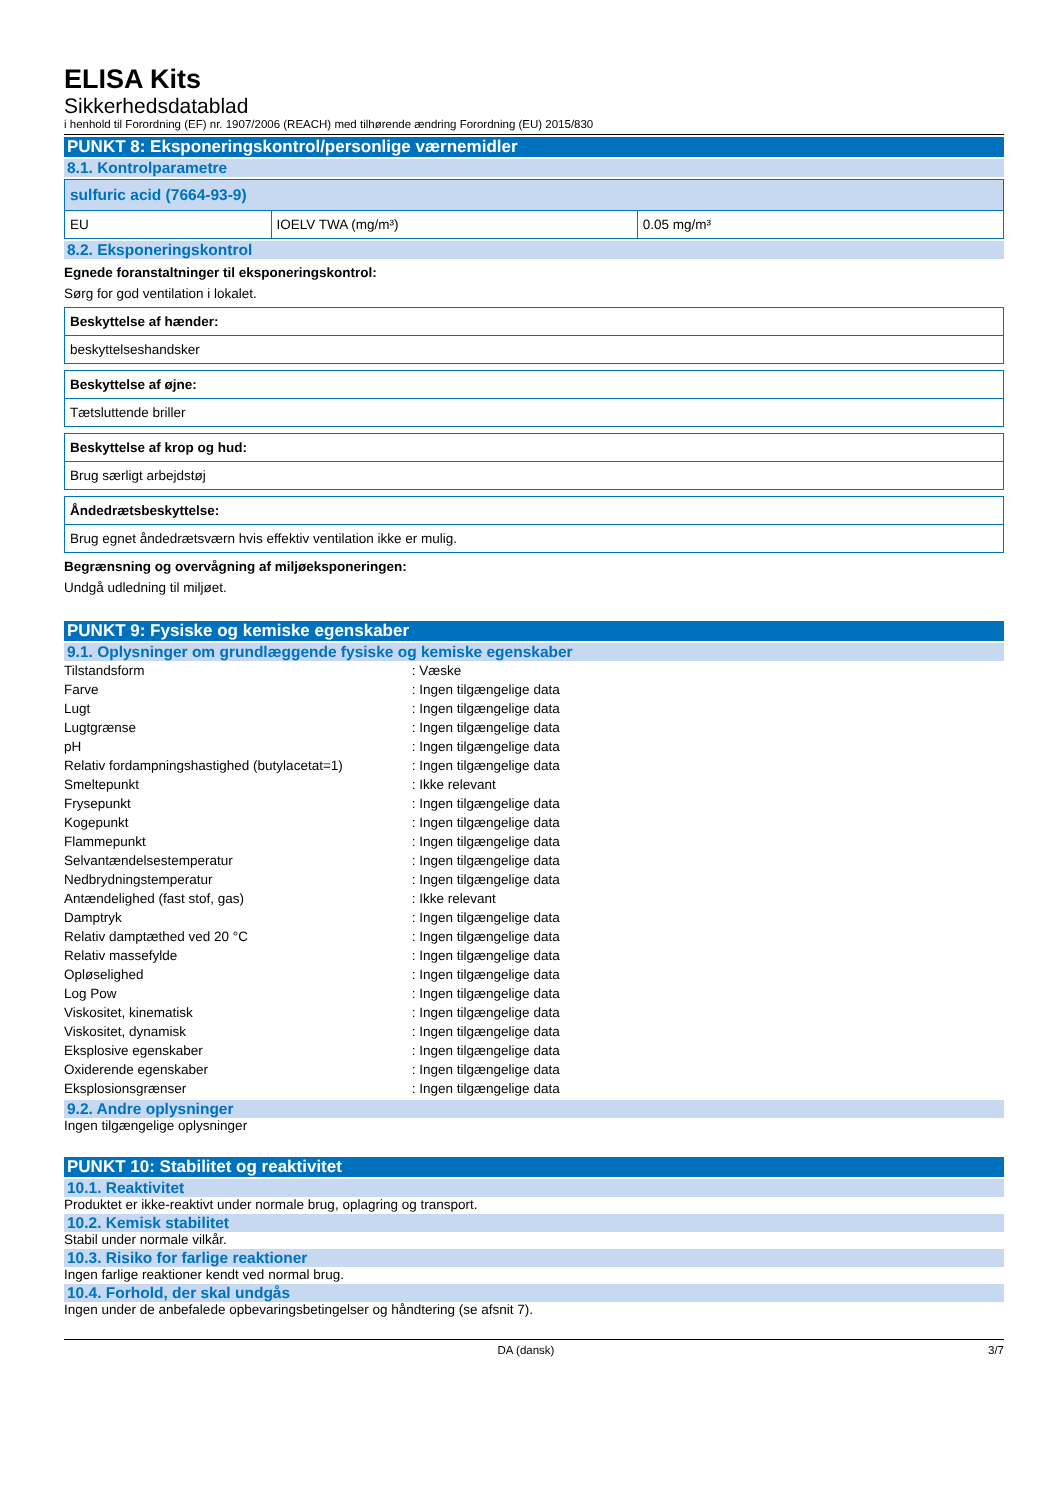ELISA Kits
Sikkerhedsdatablad
i henhold til Forordning (EF) nr. 1907/2006 (REACH) med tilhørende ændring Forordning (EU) 2015/830
PUNKT 8: Eksponeringskontrol/personlige værnemidler
8.1. Kontrolparametre
| sulfuric acid (7664-93-9) | | |
| EU | IOELV TWA (mg/m³) | 0.05 mg/m³ |
8.2. Eksponeringskontrol
Egnede foranstaltninger til eksponeringskontrol:
Sørg for god ventilation i lokalet.
| Beskyttelse af hænder: |
| beskyttelseshandsker |
| Beskyttelse af øjne: |
| Tætsluttende briller |
| Beskyttelse af krop og hud: |
| Brug særligt arbejdstøj |
| Åndedrætsbeskyttelse: |
| Brug egnet åndedrætsværn hvis effektiv ventilation ikke er mulig. |
Begrænsning og overvågning af miljøeksponeringen:
Undgå udledning til miljøet.
PUNKT 9: Fysiske og kemiske egenskaber
9.1. Oplysninger om grundlæggende fysiske og kemiske egenskaber
| Tilstandsform | : Væske |
| Farve | : Ingen tilgængelige data |
| Lugt | : Ingen tilgængelige data |
| Lugtgrænse | : Ingen tilgængelige data |
| pH | : Ingen tilgængelige data |
| Relativ fordampningshastighed (butylacetat=1) | : Ingen tilgængelige data |
| Smeltepunkt | : Ikke relevant |
| Frysepunkt | : Ingen tilgængelige data |
| Kogepunkt | : Ingen tilgængelige data |
| Flammepunkt | : Ingen tilgængelige data |
| Selvantændelsestemperatur | : Ingen tilgængelige data |
| Nedbrydningstemperatur | : Ingen tilgængelige data |
| Antændelighed (fast stof, gas) | : Ikke relevant |
| Damptryk | : Ingen tilgængelige data |
| Relativ damptæthed ved 20 °C | : Ingen tilgængelige data |
| Relativ massefylde | : Ingen tilgængelige data |
| Opløselighed | : Ingen tilgængelige data |
| Log Pow | : Ingen tilgængelige data |
| Viskositet, kinematisk | : Ingen tilgængelige data |
| Viskositet, dynamisk | : Ingen tilgængelige data |
| Eksplosive egenskaber | : Ingen tilgængelige data |
| Oxiderende egenskaber | : Ingen tilgængelige data |
| Eksplosionsgrænser | : Ingen tilgængelige data |
9.2. Andre oplysninger
Ingen tilgængelige oplysninger
PUNKT 10: Stabilitet og reaktivitet
10.1. Reaktivitet
Produktet er ikke-reaktivt under normale brug, oplagring og transport.
10.2. Kemisk stabilitet
Stabil under normale vilkår.
10.3. Risiko for farlige reaktioner
Ingen farlige reaktioner kendt ved normal brug.
10.4. Forhold, der skal undgås
Ingen under de anbefalede opbevaringsbetingelser og håndtering (se afsnit 7).
DA (dansk) 3/7